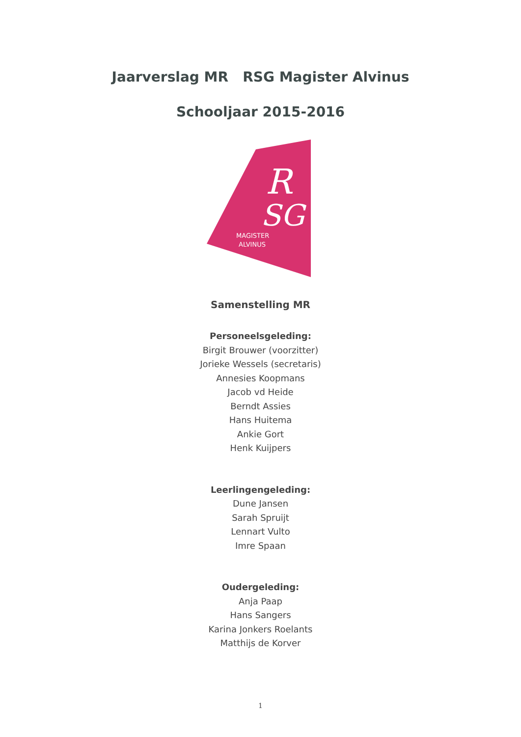Jaarverslag MR RSG Magister Alvinus
Schooljaar 2015-2016
R
SG
MAGISTER
ALVINUS
Samenstelling MR
Personeelsgeleding:
Birgit Brouwer (voorzitter)
Jorieke Wessels (secretaris)
Annesies Koopmans
Jacob vd Heide
Berndt Assies
Hans Huitema
Ankie Gort
Henk Kuijpers
Leerlingengeleding:
Dune Jansen
Sarah Spruijt
Lennart Vulto
Imre Spaan
Oudergeleding:
Anja Paap
Hans Sangers
Karina Jonkers Roelants
Matthijs de Korver
1